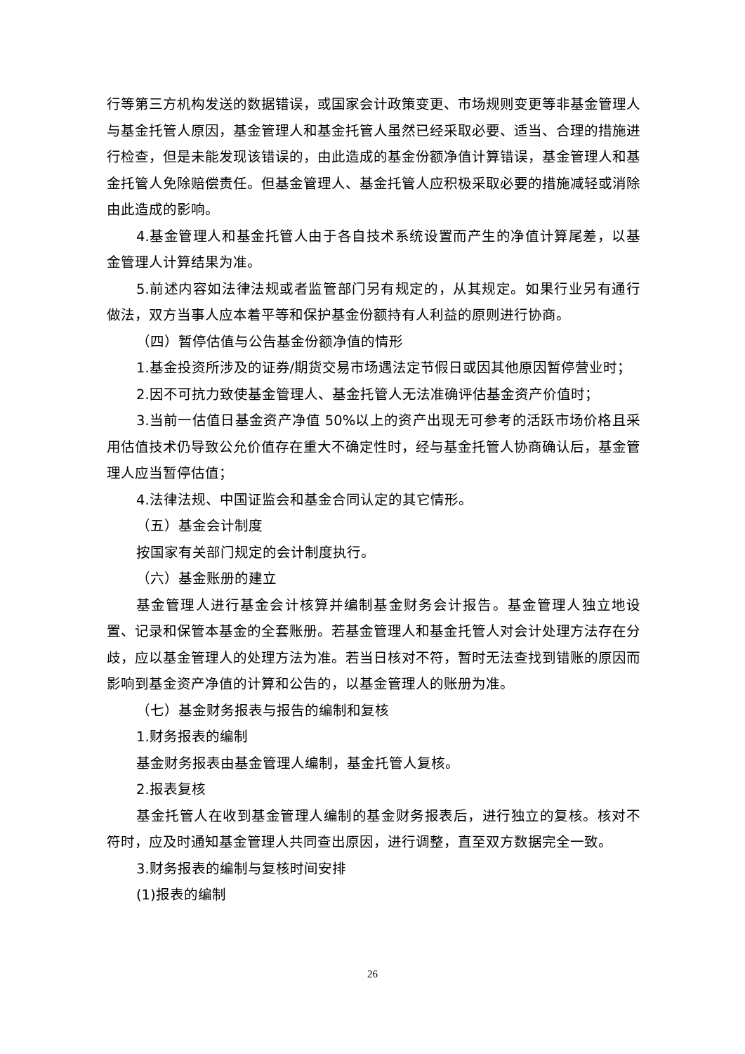行等第三方机构发送的数据错误，或国家会计政策变更、市场规则变更等非基金管理人与基金托管人原因，基金管理人和基金托管人虽然已经采取必要、适当、合理的措施进行检查，但是未能发现该错误的，由此造成的基金份额净值计算错误，基金管理人和基金托管人免除赔偿责任。但基金管理人、基金托管人应积极采取必要的措施减轻或消除由此造成的影响。
4.基金管理人和基金托管人由于各自技术系统设置而产生的净值计算尾差，以基金管理人计算结果为准。
5.前述内容如法律法规或者监管部门另有规定的，从其规定。如果行业另有通行做法，双方当事人应本着平等和保护基金份额持有人利益的原则进行协商。
（四）暂停估值与公告基金份额净值的情形
1.基金投资所涉及的证券/期货交易市场遇法定节假日或因其他原因暂停营业时；
2.因不可抗力致使基金管理人、基金托管人无法准确评估基金资产价值时；
3.当前一估值日基金资产净值 50%以上的资产出现无可参考的活跃市场价格且采用估值技术仍导致公允价值存在重大不确定性时，经与基金托管人协商确认后，基金管理人应当暂停估值；
4.法律法规、中国证监会和基金合同认定的其它情形。
（五）基金会计制度
按国家有关部门规定的会计制度执行。
（六）基金账册的建立
基金管理人进行基金会计核算并编制基金财务会计报告。基金管理人独立地设置、记录和保管本基金的全套账册。若基金管理人和基金托管人对会计处理方法存在分歧，应以基金管理人的处理方法为准。若当日核对不符，暂时无法查找到错账的原因而影响到基金资产净值的计算和公告的，以基金管理人的账册为准。
（七）基金财务报表与报告的编制和复核
1.财务报表的编制
基金财务报表由基金管理人编制，基金托管人复核。
2.报表复核
基金托管人在收到基金管理人编制的基金财务报表后，进行独立的复核。核对不符时，应及时通知基金管理人共同查出原因，进行调整，直至双方数据完全一致。
3.财务报表的编制与复核时间安排
(1)报表的编制
26